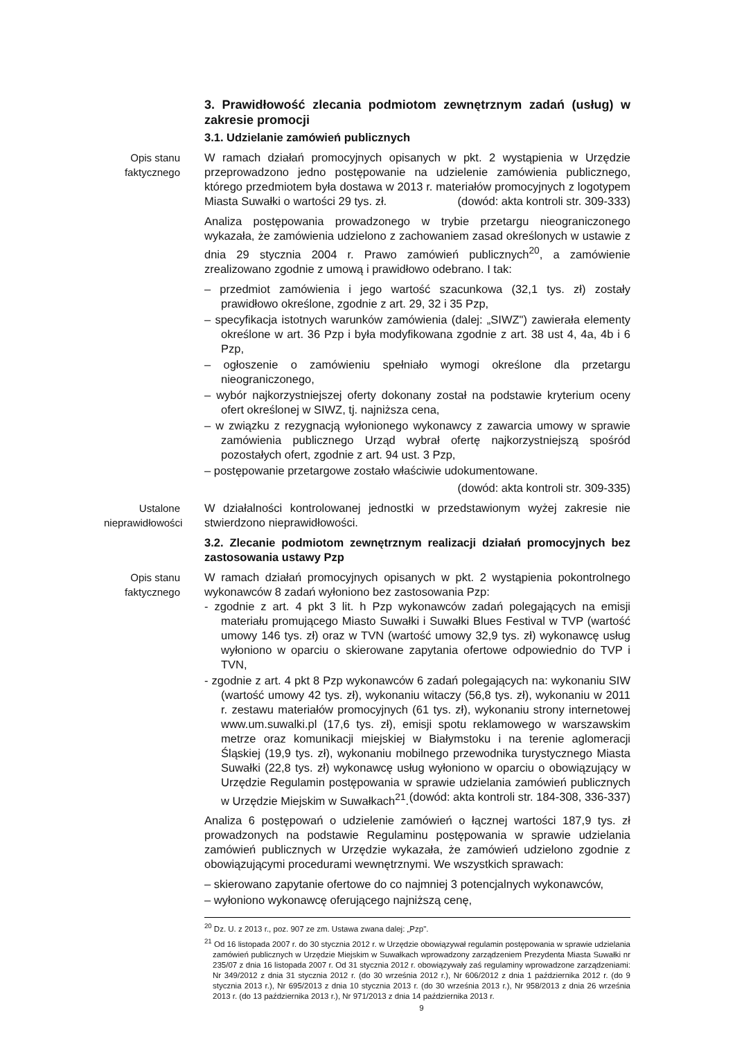3. Prawidłowość zlecania podmiotom zewnętrznym zadań (usług) w zakresie promocji
3.1. Udzielanie zamówień publicznych
Opis stanu faktycznego
W ramach działań promocyjnych opisanych w pkt. 2 wystąpienia w Urzędzie przeprowadzono jedno postępowanie na udzielenie zamówienia publicznego, którego przedmiotem była dostawa w 2013 r. materiałów promocyjnych z logotypem Miasta Suwałki o wartości 29 tys. zł. (dowód: akta kontroli str. 309-333)
Analiza postępowania prowadzonego w trybie przetargu nieograniczonego wykazała, że zamówienia udzielono z zachowaniem zasad określonych w ustawie z dnia 29 stycznia 2004 r. Prawo zamówień publicznych<sup>20</sup>, a zamówienie zrealizowano zgodnie z umową i prawidłowo odebrano. I tak:
– przedmiot zamówienia i jego wartość szacunkowa (32,1 tys. zł) zostały prawidłowo określone, zgodnie z art. 29, 32 i 35 Pzp,
– specyfikacja istotnych warunków zamówienia (dalej: „SIWZ") zawierała elementy określone w art. 36 Pzp i była modyfikowana zgodnie z art. 38 ust 4, 4a, 4b i 6 Pzp,
– ogłoszenie o zamówieniu spełniało wymogi określone dla przetargu nieograniczonego,
– wybór najkorzystniejszej oferty dokonany został na podstawie kryterium oceny ofert określonej w SIWZ, tj. najniższa cena,
– w związku z rezygnacją wyłonionego wykonawcy z zawarcia umowy w sprawie zamówienia publicznego Urząd wybrał ofertę najkorzystniejszą spośród pozostałych ofert, zgodnie z art. 94 ust. 3 Pzp,
– postępowanie przetargowe zostało właściwie udokumentowane.
(dowód: akta kontroli str. 309-335)
Ustalone nieprawidłowości
W działalności kontrolowanej jednostki w przedstawionym wyżej zakresie nie stwierdzono nieprawidłowości.
3.2. Zlecanie podmiotom zewnętrznym realizacji działań promocyjnych bez zastosowania ustawy Pzp
Opis stanu faktycznego
W ramach działań promocyjnych opisanych w pkt. 2 wystąpienia pokontrolnego wykonawców 8 zadań wyłoniono bez zastosowania Pzp:
- zgodnie z art. 4 pkt 3 lit. h Pzp wykonawców zadań polegających na emisji materiału promującego Miasto Suwałki i Suwałki Blues Festival w TVP (wartość umowy 146 tys. zł) oraz w TVN (wartość umowy 32,9 tys. zł) wykonawcę usług wyłoniono w oparciu o skierowane zapytania ofertowe odpowiednio do TVP i TVN,
- zgodnie z art. 4 pkt 8 Pzp wykonawców 6 zadań polegających na: wykonaniu SIW (wartość umowy 42 tys. zł), wykonaniu witaczy (56,8 tys. zł), wykonaniu w 2011 r. zestawu materiałów promocyjnych (61 tys. zł), wykonaniu strony internetowej www.um.suwalki.pl (17,6 tys. zł), emisji spotu reklamowego w warszawskim metrze oraz komunikacji miejskiej w Białymstoku i na terenie aglomeracji Śląskiej (19,9 tys. zł), wykonaniu mobilnego przewodnika turystycznego Miasta Suwałki (22,8 tys. zł) wykonawcę usług wyłoniono w oparciu o obowiązujący w Urzędzie Regulamin postępowania w sprawie udzielania zamówień publicznych w Urzędzie Miejskim w Suwałkach<sup>21</sup>. (dowód: akta kontroli str. 184-308, 336-337)
Analiza 6 postępowań o udzielenie zamówień o łącznej wartości 187,9 tys. zł prowadzonych na podstawie Regulaminu postępowania w sprawie udzielania zamówień publicznych w Urzędzie wykazała, że zamówień udzielono zgodnie z obowiązującymi procedurami wewnętrznymi. We wszystkich sprawach:
– skierowano zapytanie ofertowe do co najmniej 3 potencjalnych wykonawców,
– wyłoniono wykonawcę oferującego najniższą cenę,
<sup>20</sup> Dz. U. z 2013 r., poz. 907 ze zm. Ustawa zwana dalej: „Pzp".
<sup>21</sup> Od 16 listopada 2007 r. do 30 stycznia 2012 r. w Urzędzie obowiązywał regulamin postępowania w sprawie udzielania zamówień publicznych w Urzędzie Miejskim w Suwałkach wprowadzony zarządzeniem Prezydenta Miasta Suwałki nr 235/07 z dnia 16 listopada 2007 r. Od 31 stycznia 2012 r. obowiązywały zaś regulaminy wprowadzone zarządzeniami: Nr 349/2012 z dnia 31 stycznia 2012 r. (do 30 września 2012 r.), Nr 606/2012 z dnia 1 października 2012 r. (do 9 stycznia 2013 r.), Nr 695/2013 z dnia 10 stycznia 2013 r. (do 30 września 2013 r.), Nr 958/2013 z dnia 26 września 2013 r. (do 13 października 2013 r.), Nr 971/2013 z dnia 14 października 2013 r.
9